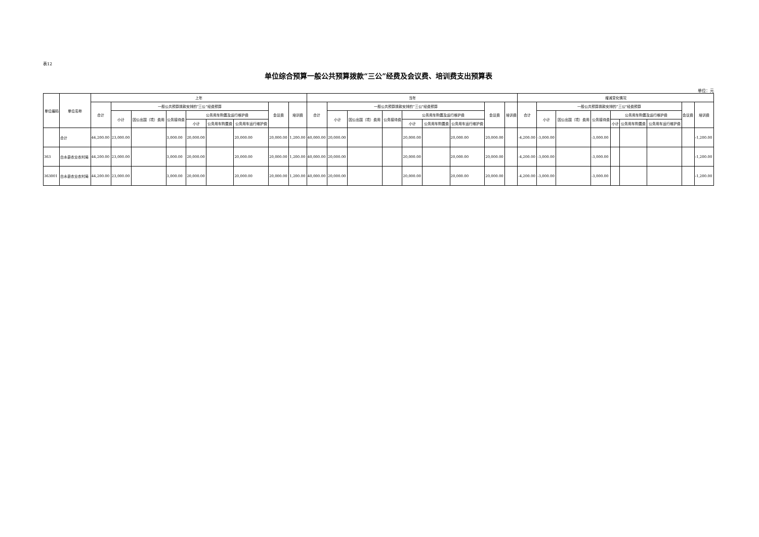表12
单位综合预算一般公共预算拨款“三公”经费及会议费、培训费支出预算表
单位：元
| 单位编码 | 单位名称 | 上年 | | | | | | | | | 当年 | | | | | | | | | 增减变化情况 | | | | | | | | |
| --- | --- | --- | --- | --- | --- | --- | --- | --- | --- | --- | --- | --- | --- | --- | --- | --- | --- | --- | --- | --- | --- | --- | --- | --- | --- | --- | --- | --- |
| | | 合计 | 一般公共预算拨款安排的“三公”经费预算 | | | | | | 会议费 | 培训费 | 合计 | 一般公共预算拨款安排的“三公”经费预算 | | | | | | 会议费 | 培训费 | 合计 | 一般公共预算拨款安排的“三公”经费预算 | | | | | | 会议费 | 培训费 |
| | | | 小计 | 因公出国（境）费用 | 公务接待费 | 公务用车购置及运行维护费 | | | | | | 小计 | 因公出国（境）费用 | 公务接待费 | 公务用车购置及运行维护费 | | | | | | 小计 | 因公出国（境）费用 | 公务接待费 | 公务用车购置及运行维护费 | | | | |
| | | | | | | 小计 | 公务用车购置费 | 公务用车运行维护费 | | | | | | | 小计 | 公务用车购置费 | 公务用车运行维护费 | | | | | | | 小计 | 公务用车购置费 | 公务用车运行维护费 | | |
| | 合计 | 44,200.00 | 23,000.00 | | 3,000.00 | 20,000.00 | | 20,000.00 | 20,000.00 | 1,200.00 | 40,000.00 | 20,000.00 | | | 20,000.00 | | 20,000.00 | 20,000.00 | | -4,200.00 | -3,000.00 | | -3,000.00 | | | | | -1,200.00 |
| 363 | 白水县农业农村局 | 44,200.00 | 23,000.00 | | 3,000.00 | 20,000.00 | | 20,000.00 | 20,000.00 | 1,200.00 | 40,000.00 | 20,000.00 | | | 20,000.00 | | 20,000.00 | 20,000.00 | | -4,200.00 | -3,000.00 | | -3,000.00 | | | | | -1,200.00 |
| 363001 | 白水县农业农村局 | 44,200.00 | 23,000.00 | | 3,000.00 | 20,000.00 | | 20,000.00 | 20,000.00 | 1,200.00 | 40,000.00 | 20,000.00 | | | 20,000.00 | | 20,000.00 | 20,000.00 | | -4,200.00 | -3,000.00 | | -3,000.00 | | | | | -1,200.00 |